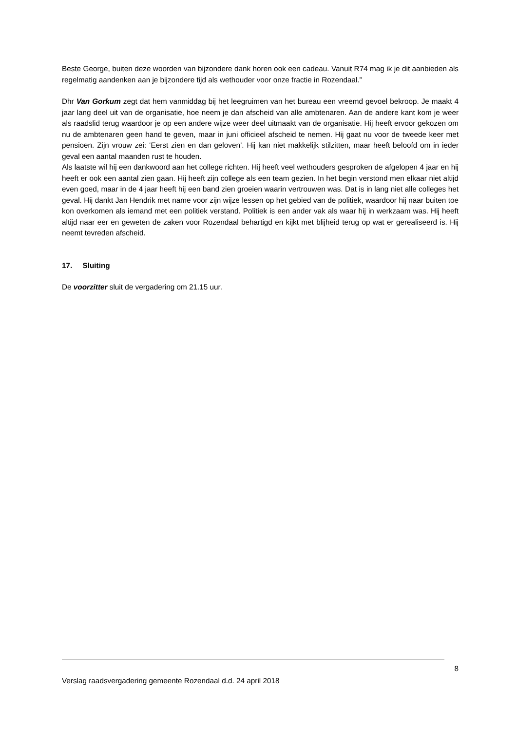Beste George, buiten deze woorden van bijzondere dank horen ook een cadeau. Vanuit R74 mag ik je dit aanbieden als regelmatig aandenken aan je bijzondere tijd als wethouder voor onze fractie in Rozendaal.”
Dhr Van Gorkum zegt dat hem vanmiddag bij het leegruimen van het bureau een vreemd gevoel bekroop. Je maakt 4 jaar lang deel uit van de organisatie, hoe neem je dan afscheid van alle ambtenaren. Aan de andere kant kom je weer als raadslid terug waardoor je op een andere wijze weer deel uitmaakt van de organisatie. Hij heeft ervoor gekozen om nu de ambtenaren geen hand te geven, maar in juni officieel afscheid te nemen. Hij gaat nu voor de tweede keer met pensioen. Zijn vrouw zei: ‘Eerst zien en dan geloven’. Hij kan niet makkelijk stilzitten, maar heeft beloofd om in ieder geval een aantal maanden rust te houden.
Als laatste wil hij een dankwoord aan het college richten. Hij heeft veel wethouders gesproken de afgelopen 4 jaar en hij heeft er ook een aantal zien gaan. Hij heeft zijn college als een team gezien. In het begin verstond men elkaar niet altijd even goed, maar in de 4 jaar heeft hij een band zien groeien waarin vertrouwen was. Dat is in lang niet alle colleges het geval. Hij dankt Jan Hendrik met name voor zijn wijze lessen op het gebied van de politiek, waardoor hij naar buiten toe kon overkomen als iemand met een politiek verstand. Politiek is een ander vak als waar hij in werkzaam was. Hij heeft altijd naar eer en geweten de zaken voor Rozendaal behartigd en kijkt met blijheid terug op wat er gerealiseerd is. Hij neemt tevreden afscheid.
17. Sluiting
De voorzitter sluit de vergadering om 21.15 uur.
8
Verslag raadsvergadering gemeente Rozendaal d.d. 24 april 2018